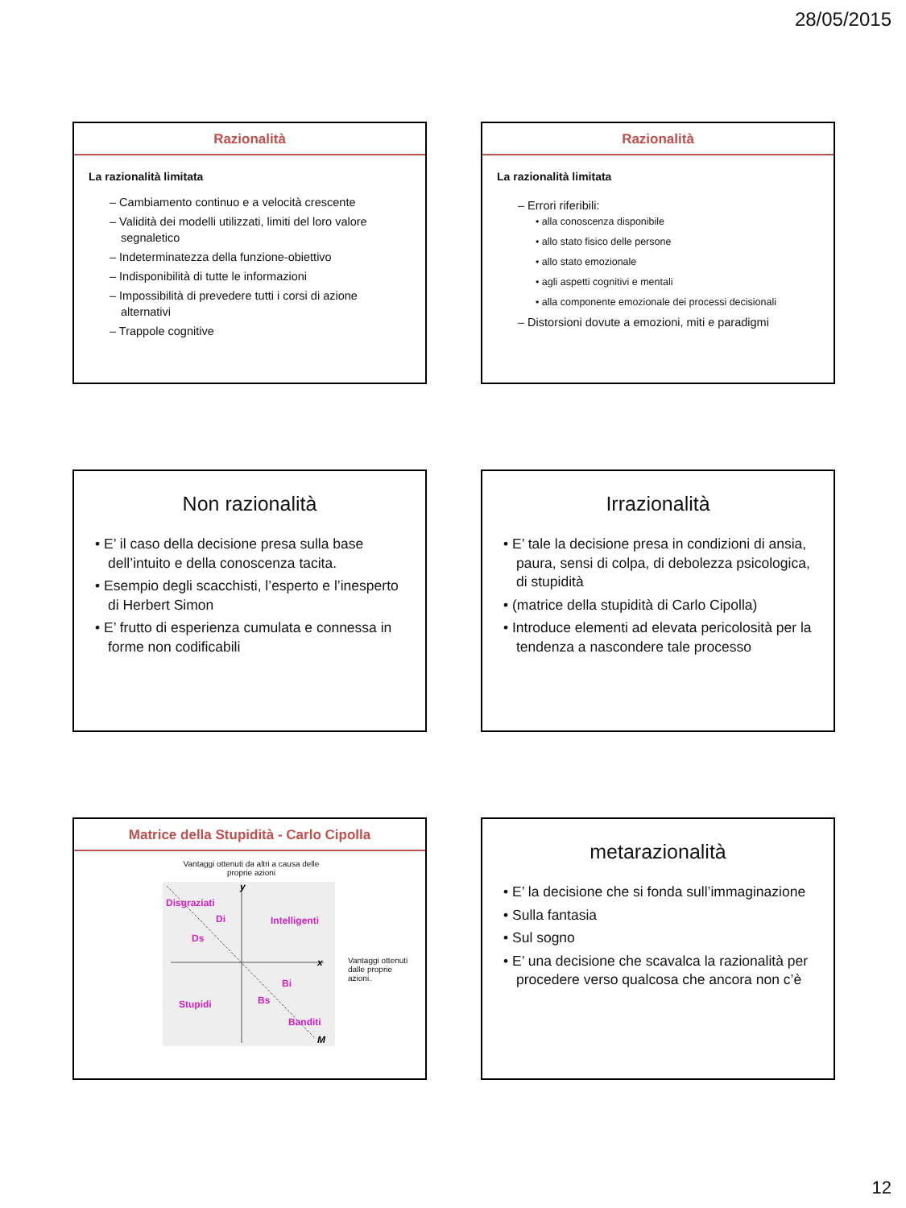28/05/2015
Razionalità
La razionalità limitata
– Cambiamento continuo e a velocità crescente
– Validità dei modelli utilizzati, limiti del loro valore segnaletico
– Indeterminatezza della funzione-obiettivo
– Indisponibilità di tutte le informazioni
– Impossibilità di prevedere tutti i corsi di azione alternativi
– Trappole cognitive
Razionalità
La razionalità limitata
– Errori riferibili:
• alla conoscenza disponibile
• allo stato fisico delle persone
• allo stato emozionale
• agli aspetti cognitivi e mentali
• alla componente emozionale dei processi decisionali
– Distorsioni dovute a emozioni, miti e paradigmi
Non razionalità
• E’ il caso della decisione presa sulla base dell’intuito e della conoscenza tacita.
• Esempio degli scacchisti, l’esperto e l’inesperto di Herbert Simon
• E’ frutto di esperienza cumulata e connessa in forme non codificabili
Irrazionalità
• E’ tale la decisione presa in condizioni di ansia, paura, sensi di colpa, di debolezza psicologica, di stupidità
• (matrice della stupidità di Carlo Cipolla)
• Introduce elementi ad elevata pericolosità per la tendenza a nascondere tale processo
Matrice della Stupidità - Carlo Cipolla
Vantaggi ottenuti da altri a causa delle proprie azioni
Disgraziati
Di
Intelligenti
Ds
Bi
Bs
Stupidi
Banditi
y
x
M
Vantaggi ottenuti dalle proprie azioni.
metarazionalità
• E’ la decisione che si fonda sull’immaginazione
• Sulla fantasia
• Sul sogno
• E’ una decisione che scavalca la razionalità per procedere verso qualcosa che ancora non c’è
12